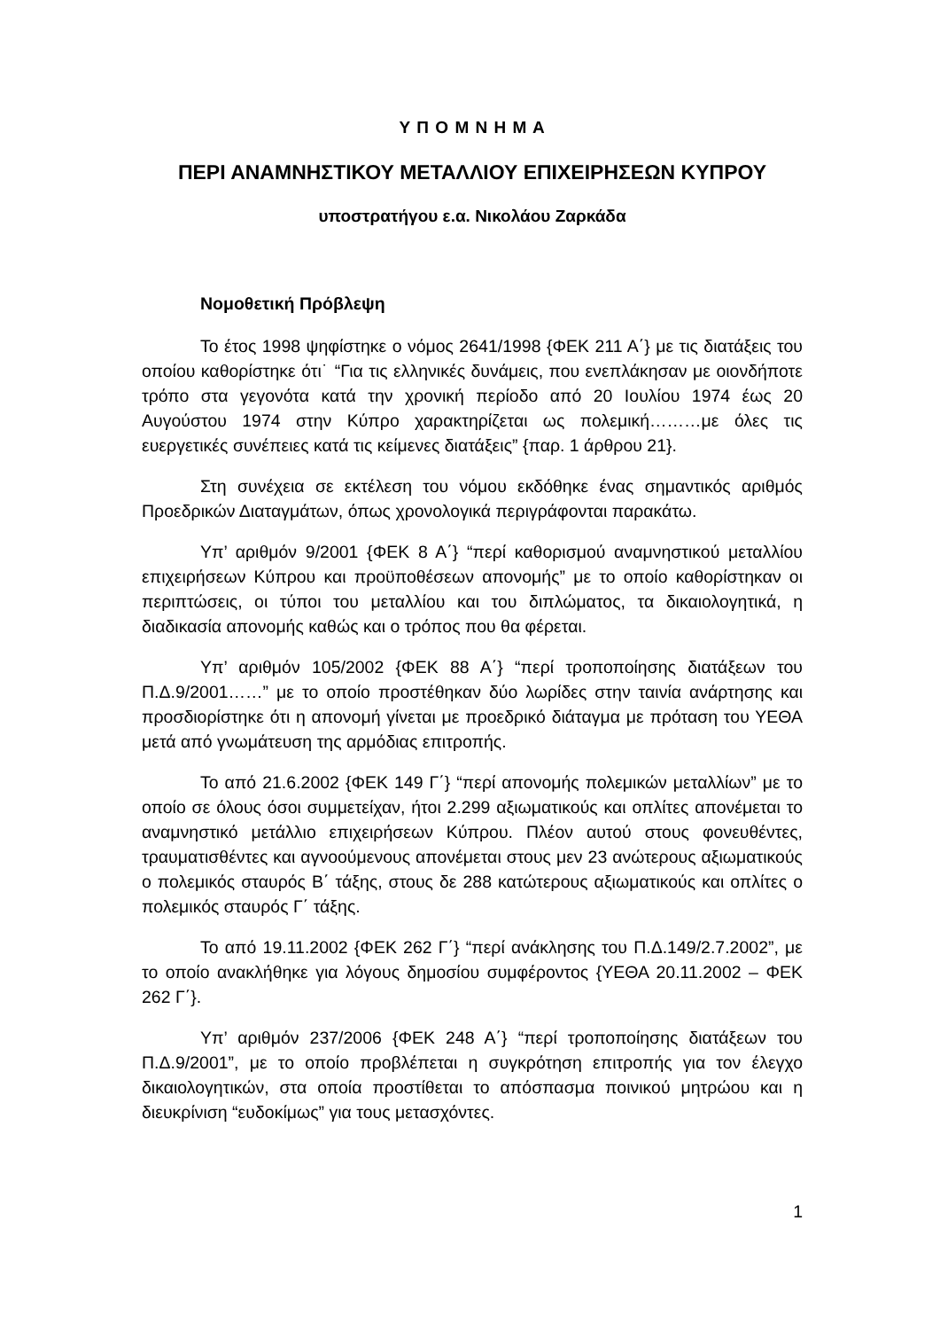Υ Π Ο Μ Ν Η Μ Α
ΠΕΡΙ ΑΝΑΜΝΗΣΤΙΚΟΥ ΜΕΤΑΛΛΙΟΥ ΕΠΙΧΕΙΡΗΣΕΩΝ ΚΥΠΡΟΥ
υποστρατήγου ε.α. Νικολάου Ζαρκάδα
Νομοθετική Πρόβλεψη
Το έτος 1998 ψηφίστηκε ο νόμος 2641/1998 {ΦΕΚ 211 Α΄} με τις διατάξεις του οποίου καθορίστηκε ότι˙ “Για τις ελληνικές δυνάμεις, που ενεπλάκησαν με οιονδήποτε τρόπο στα γεγονότα κατά την χρονική περίοδο από 20 Ιουλίου 1974 έως 20 Αυγούστου 1974 στην Κύπρο χαρακτηρίζεται ως πολεμική………με όλες τις ευεργετικές συνέπειες κατά τις κείμενες διατάξεις” {παρ. 1 άρθρου 21}.
Στη συνέχεια σε εκτέλεση του νόμου εκδόθηκε ένας σημαντικός αριθμός Προεδρικών Διαταγμάτων, όπως χρονολογικά περιγράφονται παρακάτω.
Υπ’ αριθμόν 9/2001 {ΦΕΚ 8 Α΄} “περί καθορισμού αναμνηστικού μεταλλίου επιχειρήσεων Κύπρου και προϋποθέσεων απονομής” με το οποίο καθορίστηκαν οι περιπτώσεις, οι τύποι του μεταλλίου και του διπλώματος, τα δικαιολογητικά, η διαδικασία απονομής καθώς και ο τρόπος που θα φέρεται.
Υπ’ αριθμόν 105/2002 {ΦΕΚ 88 Α΄} “περί τροποποίησης διατάξεων του Π.Δ.9/2001……” με το οποίο προστέθηκαν δύο λωρίδες στην ταινία ανάρτησης και προσδιορίστηκε ότι η απονομή γίνεται με προεδρικό διάταγμα με πρόταση του ΥΕΘΑ μετά από γνωμάτευση της αρμόδιας επιτροπής.
Το από 21.6.2002 {ΦΕΚ 149 Γ΄} “περί απονομής πολεμικών μεταλλίων” με το οποίο σε όλους όσοι συμμετείχαν, ήτοι 2.299 αξιωματικούς και οπλίτες απονέμεται το αναμνηστικό μετάλλιο επιχειρήσεων Κύπρου. Πλέον αυτού στους φονευθέντες, τραυματισθέντες και αγνοούμενους απονέμεται στους μεν 23 ανώτερους αξιωματικούς ο πολεμικός σταυρός Β΄ τάξης, στους δε 288 κατώτερους αξιωματικούς και οπλίτες ο πολεμικός σταυρός Γ΄ τάξης.
Το από 19.11.2002 {ΦΕΚ 262 Γ΄} “περί ανάκλησης του Π.Δ.149/2.7.2002”, με το οποίο ανακλήθηκε για λόγους δημοσίου συμφέροντος {ΥΕΘΑ 20.11.2002 – ΦΕΚ 262 Γ΄}.
Υπ’ αριθμόν 237/2006 {ΦΕΚ 248 Α΄} “περί τροποποίησης διατάξεων του Π.Δ.9/2001”, με το οποίο προβλέπεται η συγκρότηση επιτροπής για τον έλεγχο δικαιολογητικών, στα οποία προστίθεται το απόσπασμα ποινικού μητρώου και η διευκρίνιση “ευδοκίμως” για τους μετασχόντες.
1